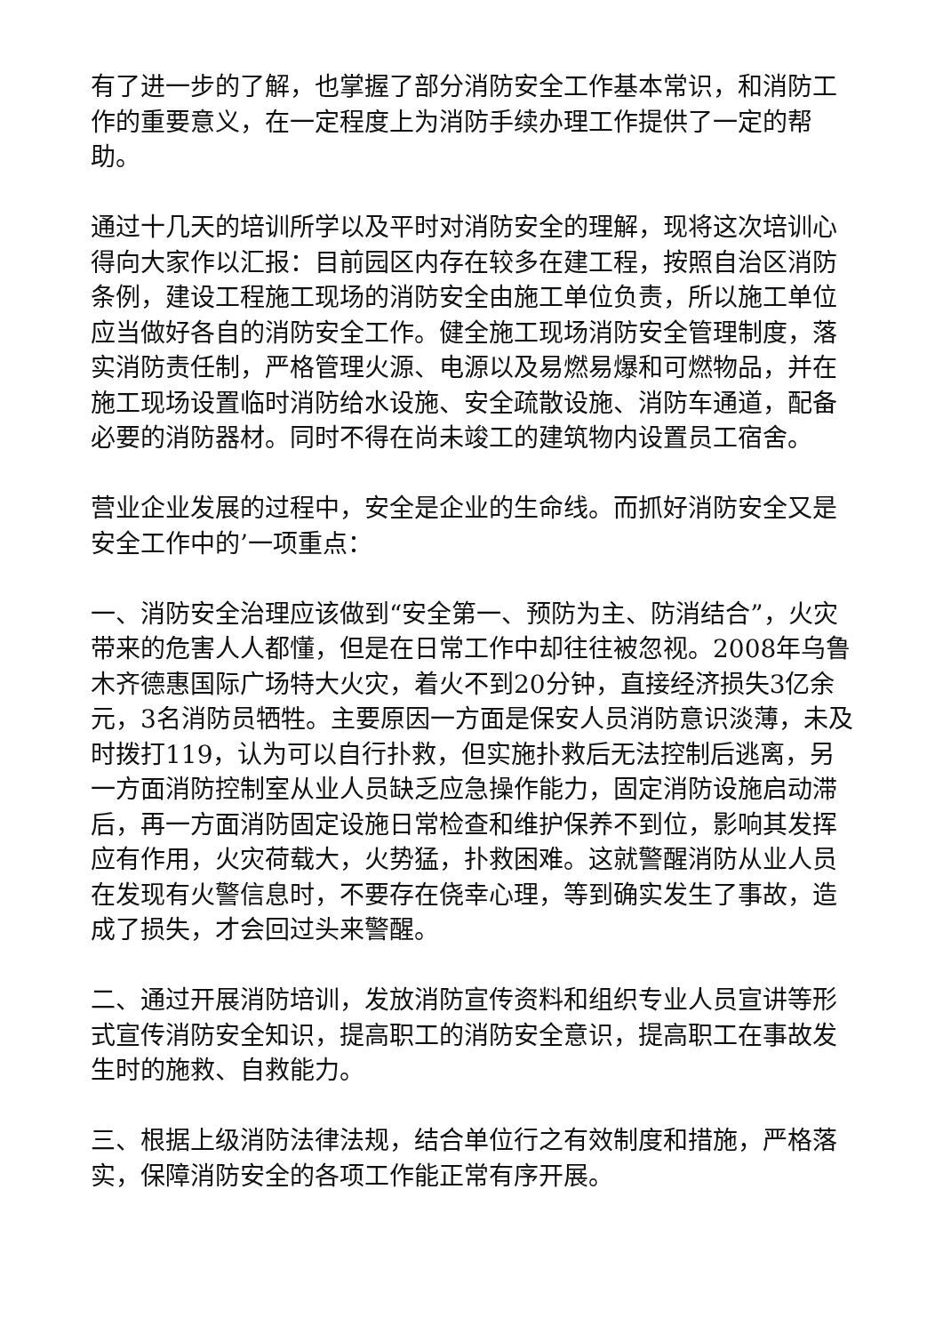有了进一步的了解，也掌握了部分消防安全工作基本常识，和消防工作的重要意义，在一定程度上为消防手续办理工作提供了一定的帮助。
通过十几天的培训所学以及平时对消防安全的理解，现将这次培训心得向大家作以汇报：目前园区内存在较多在建工程，按照自治区消防条例，建设工程施工现场的消防安全由施工单位负责，所以施工单位应当做好各自的消防安全工作。健全施工现场消防安全管理制度，落实消防责任制，严格管理火源、电源以及易燃易爆和可燃物品，并在施工现场设置临时消防给水设施、安全疏散设施、消防车通道，配备必要的消防器材。同时不得在尚未竣工的建筑物内设置员工宿舍。
营业企业发展的过程中，安全是企业的生命线。而抓好消防安全又是安全工作中的’一项重点：
一、消防安全治理应该做到“安全第一、预防为主、防消结合”，火灾带来的危害人人都懂，但是在日常工作中却往往被忽视。2008年乌鲁木齐德惠国际广场特大火灾，着火不到20分钟，直接经济损失3亿余元，3名消防员牺牲。主要原因一方面是保安人员消防意识淡薄，未及时拨打119，认为可以自行扑救，但实施扑救后无法控制后逃离，另一方面消防控制室从业人员缺乏应急操作能力，固定消防设施启动滞后，再一方面消防固定设施日常检查和维护保养不到位，影响其发挥应有作用，火灾荷载大，火势猛，扑救困难。这就警醒消防从业人员在发现有火警信息时，不要存在侥幸心理，等到确实发生了事故，造成了损失，才会回过头来警醒。
二、通过开展消防培训，发放消防宣传资料和组织专业人员宣讲等形式宣传消防安全知识，提高职工的消防安全意识，提高职工在事故发生时的施救、自救能力。
三、根据上级消防法律法规，结合单位行之有效制度和措施，严格落实，保障消防安全的各项工作能正常有序开展。